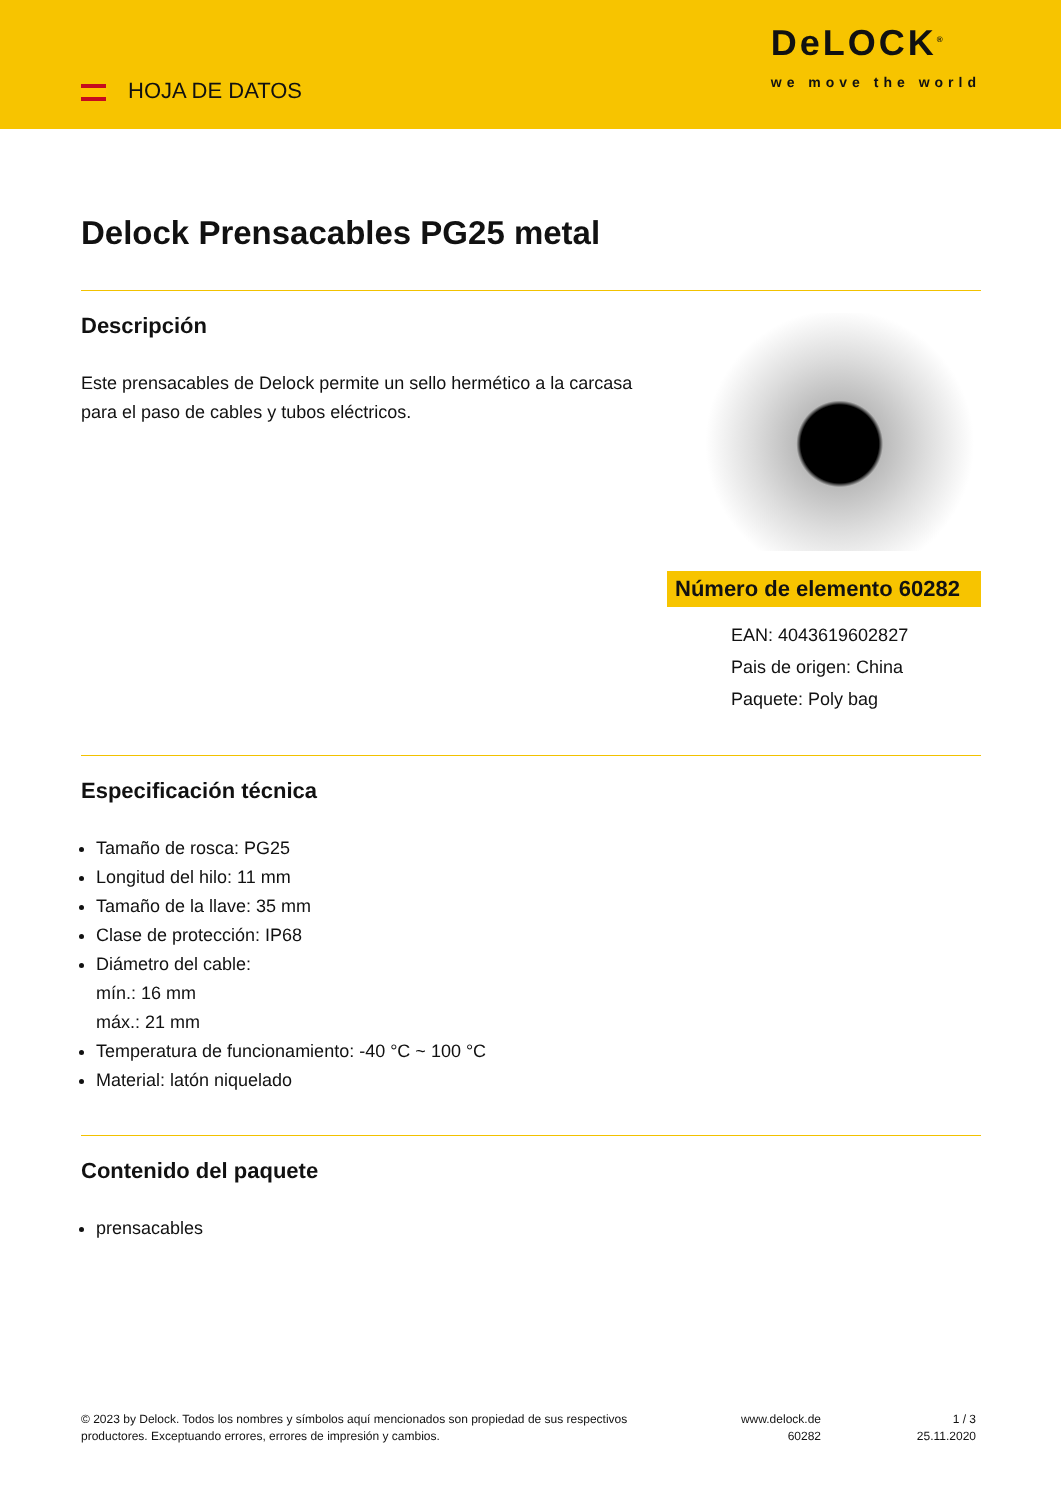HOJA DE DATOS
DeLOCK<sup>®</sup>
we move the world
Delock Prensacables PG25 metal
Descripción
Este prensacables de Delock permite un sello hermético a la carcasa para el paso de cables y tubos eléctricos.
Número de elemento 60282
EAN: 4043619602827
Pais de origen: China
Paquete: Poly bag
Especificación técnica
Tamaño de rosca: PG25
Longitud del hilo: 11 mm
Tamaño de la llave: 35 mm
Clase de protección: IP68
Diámetro del cable:
mín.: 16 mm
máx.: 21 mm
Temperatura de funcionamiento: -40 °C ~ 100 °C
Material: latón niquelado
Contenido del paquete
prensacables
© 2023 by Delock. Todos los nombres y símbolos aquí mencionados son propiedad de sus respectivos productores. Exceptuando errores, errores de impresión y cambios.
www.delock.de
60282
1 / 3
25.11.2020